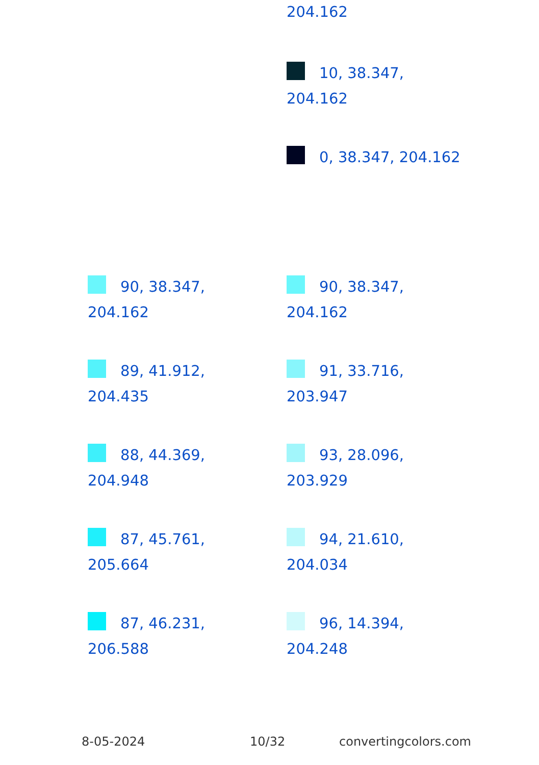204.162
10, 38.347, 204.162
0, 38.347, 204.162
90, 38.347, 204.162
89, 41.912, 204.435
88, 44.369, 204.948
87, 45.761, 205.664
87, 46.231, 206.588
90, 38.347, 204.162
91, 33.716, 203.947
93, 28.096, 203.929
94, 21.610, 204.034
96, 14.394, 204.248
8-05-2024 10/32 convertingcolors.com